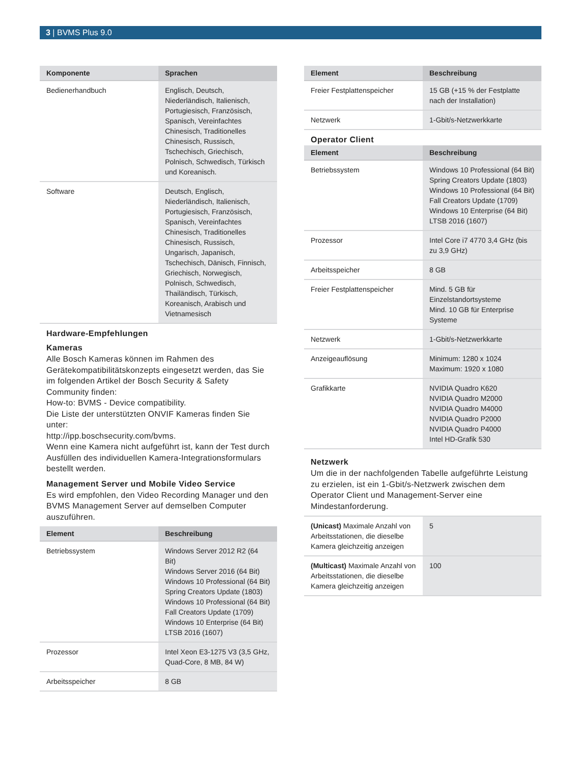3 | BVMS Plus 9.0
| Komponente | Sprachen |
| --- | --- |
| Bedienerhandbuch | Englisch, Deutsch, Niederländisch, Italienisch, Portugiesisch, Französisch, Spanisch, Vereinfachtes Chinesisch, Traditionelles Chinesisch, Russisch, Tschechisch, Griechisch, Polnisch, Schwedisch, Türkisch und Koreanisch. |
| Software | Deutsch, Englisch, Niederländisch, Italienisch, Portugiesisch, Französisch, Spanisch, Vereinfachtes Chinesisch, Traditionelles Chinesisch, Russisch, Ungarisch, Japanisch, Tschechisch, Dänisch, Finnisch, Griechisch, Norwegisch, Polnisch, Schwedisch, Thailändisch, Türkisch, Koreanisch, Arabisch und Vietnamesisch |
Hardware-Empfehlungen
Kameras
Alle Bosch Kameras können im Rahmen des Gerätekompatibilitätskonzepts eingesetzt werden, das Sie im folgenden Artikel der Bosch Security & Safety Community finden:
How-to: BVMS - Device compatibility.
Die Liste der unterstützten ONVIF Kameras finden Sie unter:
http://ipp.boschsecurity.com/bvms.
Wenn eine Kamera nicht aufgeführt ist, kann der Test durch Ausfüllen des individuellen Kamera-Integrationsformulars bestellt werden.
Management Server und Mobile Video Service
Es wird empfohlen, den Video Recording Manager und den BVMS Management Server auf demselben Computer auszuführen.
| Element | Beschreibung |
| --- | --- |
| Betriebssystem | Windows Server 2012 R2 (64 Bit) Windows Server 2016 (64 Bit) Windows 10 Professional (64 Bit) Spring Creators Update (1803) Windows 10 Professional (64 Bit) Fall Creators Update (1709) Windows 10 Enterprise (64 Bit) LTSB 2016 (1607) |
| Prozessor | Intel Xeon E3-1275 V3 (3,5 GHz, Quad-Core, 8 MB, 84 W) |
| Arbeitsspeicher | 8 GB |
| Element | Beschreibung |
| --- | --- |
| Freier Festplattenspeicher | 15 GB (+15 % der Festplatte nach der Installation) |
| Netzwerk | 1-Gbit/s-Netzwerkkarte |
Operator Client
| Element | Beschreibung |
| --- | --- |
| Betriebssystem | Windows 10 Professional (64 Bit) Spring Creators Update (1803) Windows 10 Professional (64 Bit) Fall Creators Update (1709) Windows 10 Enterprise (64 Bit) LTSB 2016 (1607) |
| Prozessor | Intel Core i7 4770 3,4 GHz (bis zu 3,9 GHz) |
| Arbeitsspeicher | 8 GB |
| Freier Festplattenspeicher | Mind. 5 GB für Einzelstandortsysteme Mind. 10 GB für Enterprise Systeme |
| Netzwerk | 1-Gbit/s-Netzwerkkarte |
| Anzeigeauflösung | Minimum: 1280 x 1024 Maximum: 1920 x 1080 |
| Grafikkarte | NVIDIA Quadro K620 NVIDIA Quadro M2000 NVIDIA Quadro M4000 NVIDIA Quadro P2000 NVIDIA Quadro P4000 Intel HD-Grafik 530 |
Netzwerk
Um die in der nachfolgenden Tabelle aufgeführte Leistung zu erzielen, ist ein 1-Gbit/s-Netzwerk zwischen dem Operator Client und Management-Server eine Mindestanforderung.
| (Unicast) Maximale Anzahl von Arbeitsstationen, die dieselbe Kamera gleichzeitig anzeigen | 5 |
| (Multicast) Maximale Anzahl von Arbeitsstationen, die dieselbe Kamera gleichzeitig anzeigen | 100 |